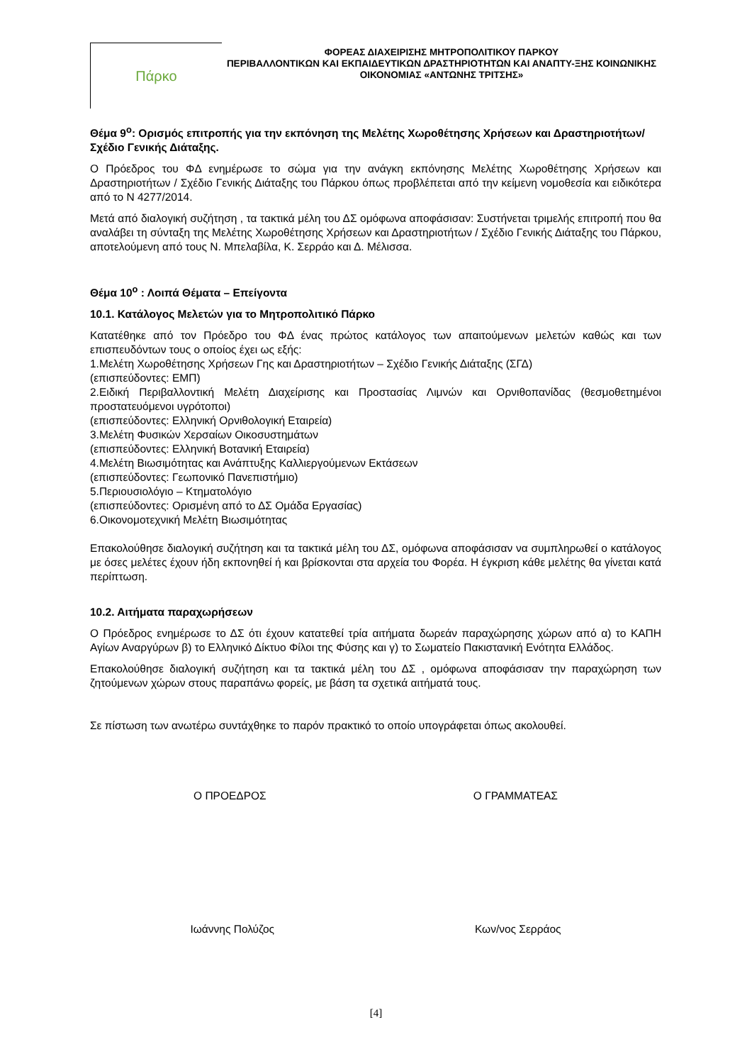Πάρκο
ΦΟΡΕΑΣ ΔΙΑΧΕΙΡΙΣΗΣ ΜΗΤΡΟΠΟΛΙΤΙΚΟΥ ΠΑΡΚΟΥ
ΠΕΡΙΒΑΛΛΟΝΤΙΚΩΝ ΚΑΙ ΕΚΠΑΙΔΕΥΤΙΚΩΝ ΔΡΑΣΤΗΡΙΟΤΗΤΩΝ ΚΑΙ ΑΝΑΠΤΥ-ΞΗΣ ΚΟΙΝΩΝΙΚΗΣ ΟΙΚΟΝΟΜΙΑΣ «ΑΝΤΩΝΗΣ ΤΡΙΤΣΗΣ»
Θέμα 9<sup>ο</sup>: Ορισμός επιτροπής για την εκπόνηση της Μελέτης Χωροθέτησης Χρήσεων και Δραστηριοτήτων/ Σχέδιο Γενικής Διάταξης.
Ο Πρόεδρος του ΦΔ ενημέρωσε το σώμα για την ανάγκη εκπόνησης Μελέτης Χωροθέτησης Χρήσεων και Δραστηριοτήτων / Σχέδιο Γενικής Διάταξης του Πάρκου όπως προβλέπεται από την κείμενη νομοθεσία και ειδικότερα από το Ν 4277/2014.
Μετά από διαλογική συζήτηση , τα τακτικά μέλη του ΔΣ ομόφωνα αποφάσισαν: Συστήνεται τριμελής επιτροπή που θα αναλάβει τη σύνταξη της Μελέτης Χωροθέτησης Χρήσεων και Δραστηριοτήτων / Σχέδιο Γενικής Διάταξης του Πάρκου, αποτελούμενη από τους Ν. Μπελαβίλα, Κ. Σερράο και Δ. Μέλισσα.
Θέμα 10<sup>ο</sup> : Λοιπά Θέματα – Επείγοντα
10.1. Κατάλογος Μελετών για το Μητροπολιτικό Πάρκο
Κατατέθηκε από τον Πρόεδρο του ΦΔ ένας πρώτος κατάλογος των απαιτούμενων μελετών καθώς και των επισπευδόντων τους ο οποίος έχει ως εξής:
1.Μελέτη Χωροθέτησης Χρήσεων Γης και Δραστηριοτήτων – Σχέδιο Γενικής Διάταξης (ΣΓΔ)
(επισπεύδοντες: ΕΜΠ)
2.Ειδική Περιβαλλοντική Μελέτη Διαχείρισης και Προστασίας Λιμνών και Ορνιθοπανίδας (θεσμοθετημένοι προστατευόμενοι υγρότοποι)
(επισπεύδοντες: Ελληνική Ορνιθολογική Εταιρεία)
3.Μελέτη Φυσικών Χερσαίων Οικοσυστημάτων
(επισπεύδοντες: Ελληνική Βοτανική Εταιρεία)
4.Μελέτη Βιωσιμότητας και Ανάπτυξης Καλλιεργούμενων Εκτάσεων
(επισπεύδοντες: Γεωπονικό Πανεπιστήμιο)
5.Περιουσιολόγιο – Κτηματολόγιο
(επισπεύδοντες: Ορισμένη από το ΔΣ Ομάδα Εργασίας)
6.Οικονομοτεχνική Μελέτη Βιωσιμότητας
Επακολούθησε διαλογική συζήτηση και τα τακτικά μέλη του ΔΣ, ομόφωνα αποφάσισαν να συμπληρωθεί ο κατάλογος με όσες μελέτες έχουν ήδη εκπονηθεί ή και βρίσκονται στα αρχεία του Φορέα. Η έγκριση κάθε μελέτης θα γίνεται κατά περίπτωση.
10.2. Αιτήματα παραχωρήσεων
Ο Πρόεδρος ενημέρωσε το ΔΣ ότι έχουν κατατεθεί τρία αιτήματα δωρεάν παραχώρησης χώρων από α) το ΚΑΠΗ Αγίων Αναργύρων β) το Ελληνικό Δίκτυο Φίλοι της Φύσης και γ) το Σωματείο Πακιστανική Ενότητα Ελλάδος.
Επακολούθησε διαλογική συζήτηση και τα τακτικά μέλη του ΔΣ , ομόφωνα αποφάσισαν την παραχώρηση των ζητούμενων χώρων στους παραπάνω φορείς, με βάση τα σχετικά αιτήματά τους.
Σε πίστωση των ανωτέρω συντάχθηκε το παρόν πρακτικό το οποίο υπογράφεται όπως ακολουθεί.
Ο ΠΡΟΕΔΡΟΣ Ο ΓΡΑΜΜΑΤΕΑΣ
Ιωάννης Πολύζος Κων/νος Σερράος
[4]